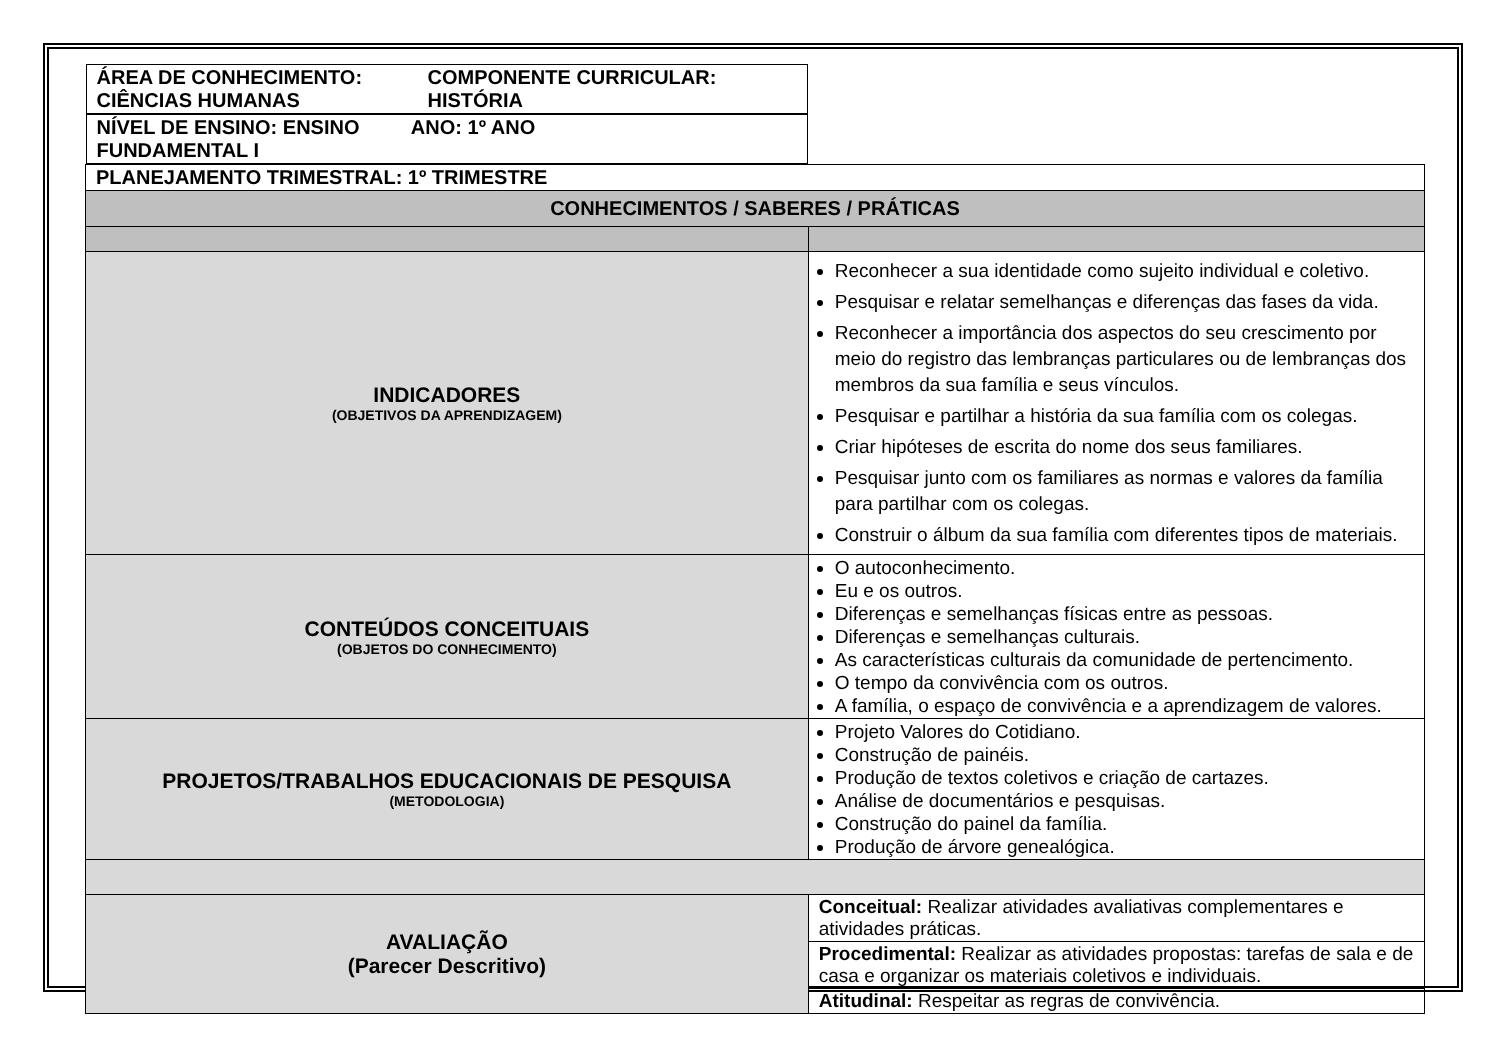| ÁREA DE CONHECIMENTO: CIÊNCIAS HUMANAS COMPONENTE CURRICULAR: HISTÓRIA | |
| NÍVEL DE ENSINO: ENSINO FUNDAMENTAL I ANO: 1º ANO | |
| PLANEJAMENTO TRIMESTRAL: 1º TRIMESTRE | |
| CONHECIMENTOS / SABERES / PRÁTICAS | |
| INDICADORES (OBJETIVOS DA APRENDIZAGEM) | Reconhecer a sua identidade como sujeito individual e coletivo. Pesquisar e relatar semelhanças e diferenças das fases da vida. Reconhecer a importância dos aspectos do seu crescimento por meio do registro das lembranças particulares ou de lembranças dos membros da sua família e seus vínculos. Pesquisar e partilhar a história da sua família com os colegas. Criar hipóteses de escrita do nome dos seus familiares. Pesquisar junto com os familiares as normas e valores da família para partilhar com os colegas. Construir o álbum da sua família com diferentes tipos de materiais. |
| CONTEÚDOS CONCEITUAIS (OBJETOS DO CONHECIMENTO) | O autoconhecimento. Eu e os outros. Diferenças e semelhanças físicas entre as pessoas. Diferenças e semelhanças culturais. As características culturais da comunidade de pertencimento. O tempo da convivência com os outros. A família, o espaço de convivência e a aprendizagem de valores. |
| PROJETOS/TRABALHOS EDUCACIONAIS DE PESQUISA (METODOLOGIA) | Projeto Valores do Cotidiano. Construção de painéis. Produção de textos coletivos e criação de cartazes. Análise de documentários e pesquisas. Construção do painel da família. Produção de árvore genealógica. |
| AVALIAÇÃO (Parecer Descritivo) | Conceitual: Realizar atividades avaliativas complementares e atividades práticas. |
| | Procedimental: Realizar as atividades propostas: tarefas de sala e de casa e organizar os materiais coletivos e individuais. |
| | Atitudinal: Respeitar as regras de convivência. |